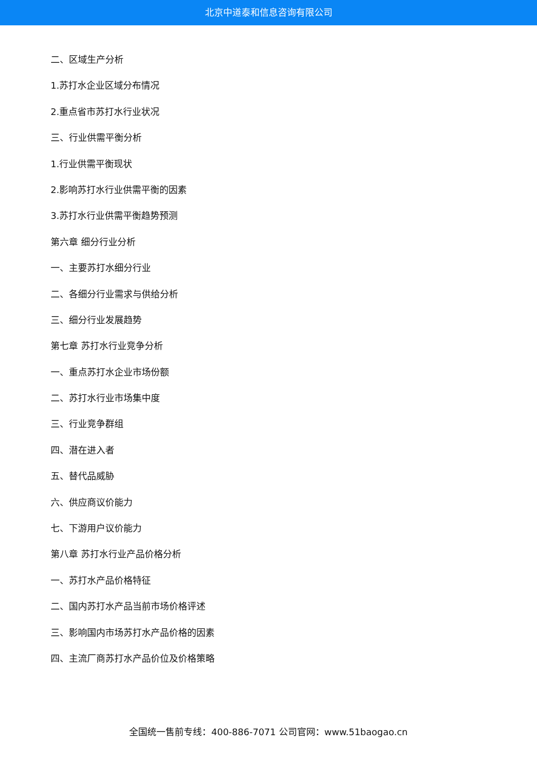北京中道泰和信息咨询有限公司
二、区域生产分析
1.苏打水企业区域分布情况
2.重点省市苏打水行业状况
三、行业供需平衡分析
1.行业供需平衡现状
2.影响苏打水行业供需平衡的因素
3.苏打水行业供需平衡趋势预测
第六章 细分行业分析
一、主要苏打水细分行业
二、各细分行业需求与供给分析
三、细分行业发展趋势
第七章 苏打水行业竞争分析
一、重点苏打水企业市场份额
二、苏打水行业市场集中度
三、行业竞争群组
四、潜在进入者
五、替代品威胁
六、供应商议价能力
七、下游用户议价能力
第八章 苏打水行业产品价格分析
一、苏打水产品价格特征
二、国内苏打水产品当前市场价格评述
三、影响国内市场苏打水产品价格的因素
四、主流厂商苏打水产品价位及价格策略
全国统一售前专线：400-886-7071 公司官网：www.51baogao.cn